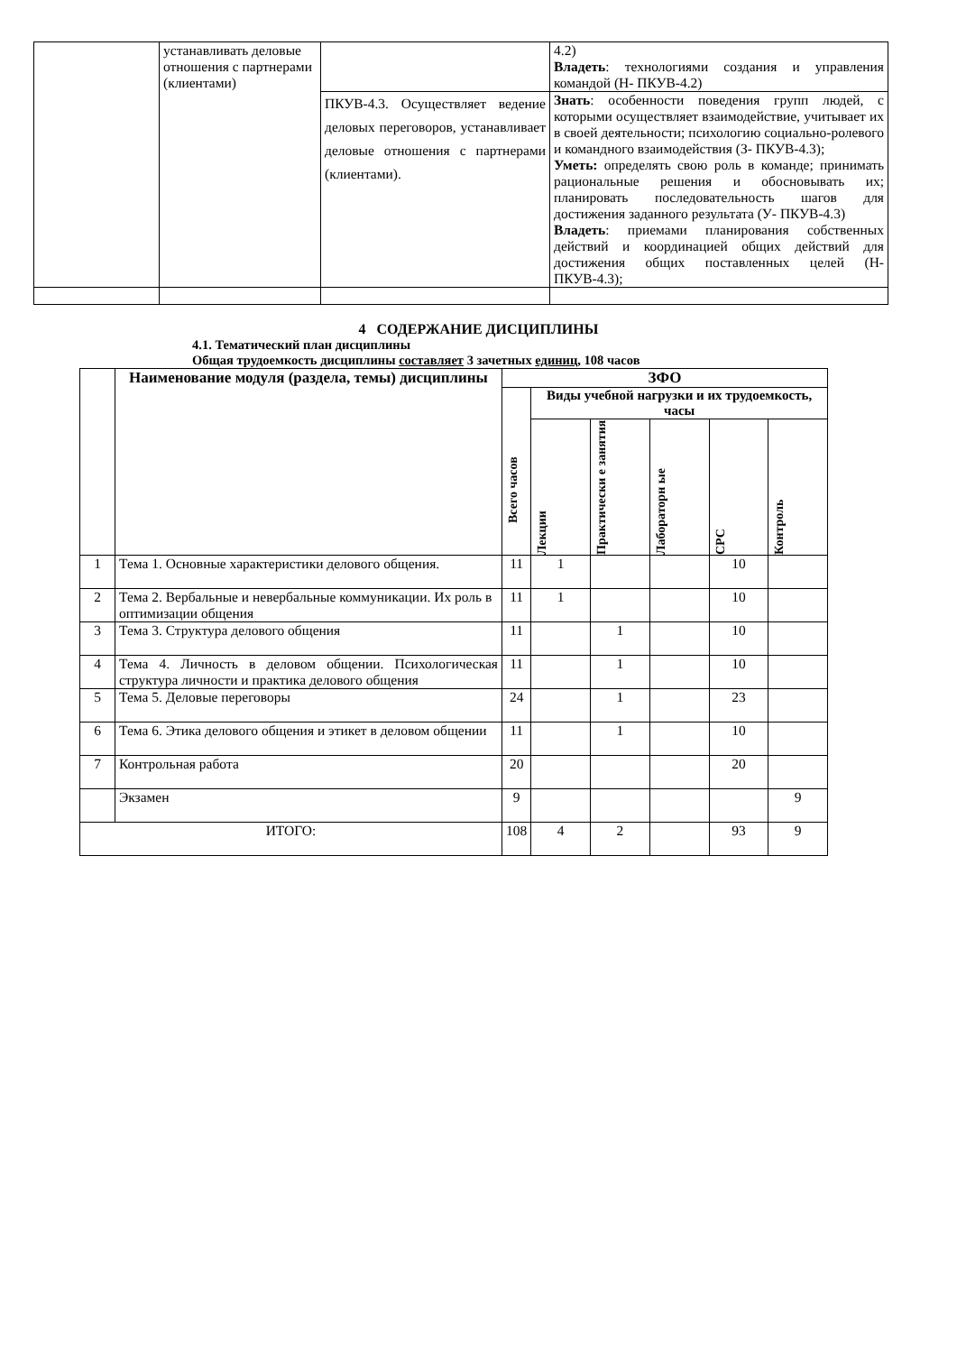| | устанавливать деловые отношения с партнерами (клиентами) | | 4.2) Владеть : технологиями создания и управления командой (Н- ПКУВ-4.2) |
| | | ПКУВ-4.3. Осуществляет ведение деловых переговоров, устанавливает деловые отношения с партнерами (клиентами). | Знать : особенности поведения групп людей, с которыми осуществляет взаимодействие, учитывает их в своей деятельности; психологию социально-ролевого и командного взаимодействия (З- ПКУВ-4.3); Уметь: определять свою роль в команде; принимать рациональные решения и обосновывать их; планировать последовательность шагов для достижения заданного результата (У- ПКУВ-4.3) Владеть : приемами планирования собственных действий и координацией общих действий для достижения общих поставленных целей (Н- ПКУВ-4.3); |
4 СОДЕРЖАНИЕ ДИСЦИПЛИНЫ
4.1. Тематический план дисциплины
Общая трудоемкость дисциплины составляет 3 зачетных единиц, 108 часов
| | Наименование модуля (раздела, темы) дисциплины | ЗФО | | | | | |
| --- | --- | --- | --- | --- | --- | --- | --- |
| | | Всего часов | Виды учебной нагрузки и их трудоемкость, часы | | | | |
| | | | Лекции | Практически е занятия | Лабораторн ые | СРС | Контроль |
| 1 | Тема 1. Основные характеристики делового общения. | 11 | 1 | | | 10 | |
| 2 | Тема 2. Вербальные и невербальные коммуникации. Их роль в оптимизации общения | 11 | 1 | | | 10 | |
| 3 | Тема 3. Структура делового общения | 11 | | 1 | | 10 | |
| 4 | Тема 4. Личность в деловом общении. Психологическая структура личности и практика делового общения | 11 | | 1 | | 10 | |
| 5 | Тема 5. Деловые переговоры | 24 | | 1 | | 23 | |
| 6 | Тема 6. Этика делового общения и этикет в деловом общении | 11 | | 1 | | 10 | |
| 7 | Контрольная работа | 20 | | | | 20 | |
| | Экзамен | 9 | | | | | 9 |
| ИТОГО: | | 108 | 4 | 2 | | 93 | 9 |